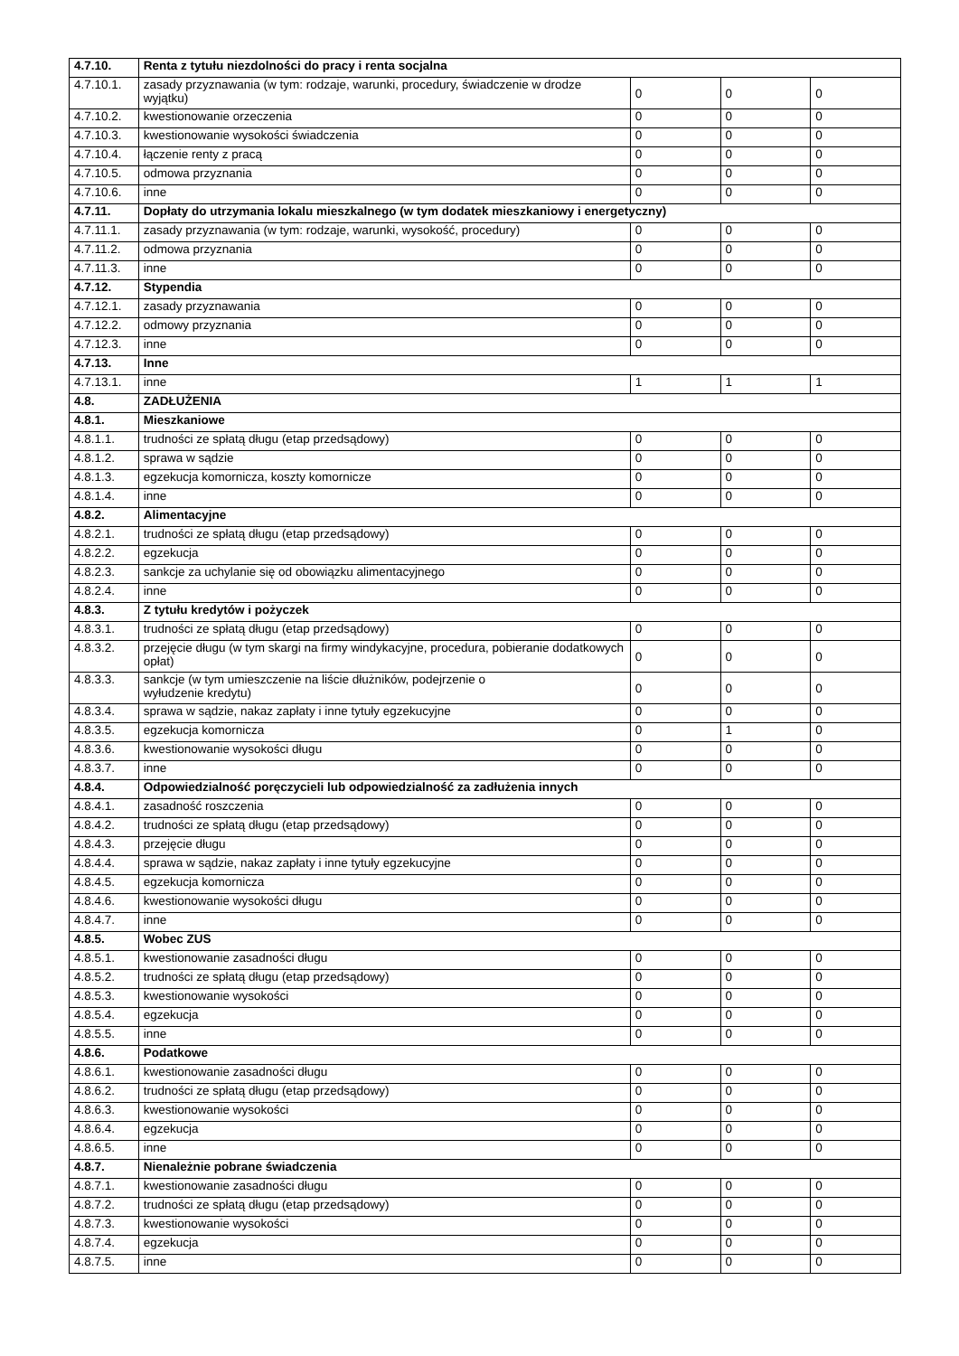| 4.7.10. | Renta z tytułu niezdolności do pracy i renta socjalna | | | |
| 4.7.10.1. | zasady przyznawania (w tym: rodzaje, warunki, procedury, świadczenie w drodze wyjątku) | 0 | 0 | 0 |
| 4.7.10.2. | kwestionowanie orzeczenia | 0 | 0 | 0 |
| 4.7.10.3. | kwestionowanie wysokości świadczenia | 0 | 0 | 0 |
| 4.7.10.4. | łączenie renty z pracą | 0 | 0 | 0 |
| 4.7.10.5. | odmowa przyznania | 0 | 0 | 0 |
| 4.7.10.6. | inne | 0 | 0 | 0 |
| 4.7.11. | Dopłaty do utrzymania lokalu mieszkalnego (w tym dodatek mieszkaniowy i energetyczny) | | | |
| 4.7.11.1. | zasady przyznawania (w tym: rodzaje, warunki, wysokość, procedury) | 0 | 0 | 0 |
| 4.7.11.2. | odmowa przyznania | 0 | 0 | 0 |
| 4.7.11.3. | inne | 0 | 0 | 0 |
| 4.7.12. | Stypendia | | | |
| 4.7.12.1. | zasady przyznawania | 0 | 0 | 0 |
| 4.7.12.2. | odmowy przyznania | 0 | 0 | 0 |
| 4.7.12.3. | inne | 0 | 0 | 0 |
| 4.7.13. | Inne | | | |
| 4.7.13.1. | inne | 1 | 1 | 1 |
| 4.8. | ZADŁUŻENIA | | | |
| 4.8.1. | Mieszkaniowe | | | |
| 4.8.1.1. | trudności ze spłatą długu (etap przedsądowy) | 0 | 0 | 0 |
| 4.8.1.2. | sprawa w sądzie | 0 | 0 | 0 |
| 4.8.1.3. | egzekucja komornicza, koszty komornicze | 0 | 0 | 0 |
| 4.8.1.4. | inne | 0 | 0 | 0 |
| 4.8.2. | Alimentacyjne | | | |
| 4.8.2.1. | trudności ze spłatą długu (etap przedsądowy) | 0 | 0 | 0 |
| 4.8.2.2. | egzekucja | 0 | 0 | 0 |
| 4.8.2.3. | sankcje za uchylanie się od obowiązku alimentacyjnego | 0 | 0 | 0 |
| 4.8.2.4. | inne | 0 | 0 | 0 |
| 4.8.3. | Z tytułu kredytów i pożyczek | | | |
| 4.8.3.1. | trudności ze spłatą długu (etap przedsądowy) | 0 | 0 | 0 |
| 4.8.3.2. | przejęcie długu (w tym skargi na firmy windykacyjne, procedura, pobieranie dodatkowych opłat) | 0 | 0 | 0 |
| 4.8.3.3. | sankcje (w tym umieszczenie na liście dłużników, podejrzenie o wyłudzenie kredytu) | 0 | 0 | 0 |
| 4.8.3.4. | sprawa w sądzie, nakaz zapłaty i inne tytuły egzekucyjne | 0 | 0 | 0 |
| 4.8.3.5. | egzekucja komornicza | 0 | 1 | 0 |
| 4.8.3.6. | kwestionowanie wysokości długu | 0 | 0 | 0 |
| 4.8.3.7. | inne | 0 | 0 | 0 |
| 4.8.4. | Odpowiedzialność poręczycieli lub odpowiedzialność za zadłużenia innych | | | |
| 4.8.4.1. | zasadność roszczenia | 0 | 0 | 0 |
| 4.8.4.2. | trudności ze spłatą długu (etap przedsądowy) | 0 | 0 | 0 |
| 4.8.4.3. | przejęcie długu | 0 | 0 | 0 |
| 4.8.4.4. | sprawa w sądzie, nakaz zapłaty i inne tytuły egzekucyjne | 0 | 0 | 0 |
| 4.8.4.5. | egzekucja komornicza | 0 | 0 | 0 |
| 4.8.4.6. | kwestionowanie wysokości długu | 0 | 0 | 0 |
| 4.8.4.7. | inne | 0 | 0 | 0 |
| 4.8.5. | Wobec ZUS | | | |
| 4.8.5.1. | kwestionowanie zasadności długu | 0 | 0 | 0 |
| 4.8.5.2. | trudności ze spłatą długu (etap przedsądowy) | 0 | 0 | 0 |
| 4.8.5.3. | kwestionowanie wysokości | 0 | 0 | 0 |
| 4.8.5.4. | egzekucja | 0 | 0 | 0 |
| 4.8.5.5. | inne | 0 | 0 | 0 |
| 4.8.6. | Podatkowe | | | |
| 4.8.6.1. | kwestionowanie zasadności długu | 0 | 0 | 0 |
| 4.8.6.2. | trudności ze spłatą długu (etap przedsądowy) | 0 | 0 | 0 |
| 4.8.6.3. | kwestionowanie wysokości | 0 | 0 | 0 |
| 4.8.6.4. | egzekucja | 0 | 0 | 0 |
| 4.8.6.5. | inne | 0 | 0 | 0 |
| 4.8.7. | Nienależnie pobrane świadczenia | | | |
| 4.8.7.1. | kwestionowanie zasadności długu | 0 | 0 | 0 |
| 4.8.7.2. | trudności ze spłatą długu (etap przedsądowy) | 0 | 0 | 0 |
| 4.8.7.3. | kwestionowanie wysokości | 0 | 0 | 0 |
| 4.8.7.4. | egzekucja | 0 | 0 | 0 |
| 4.8.7.5. | inne | 0 | 0 | 0 |